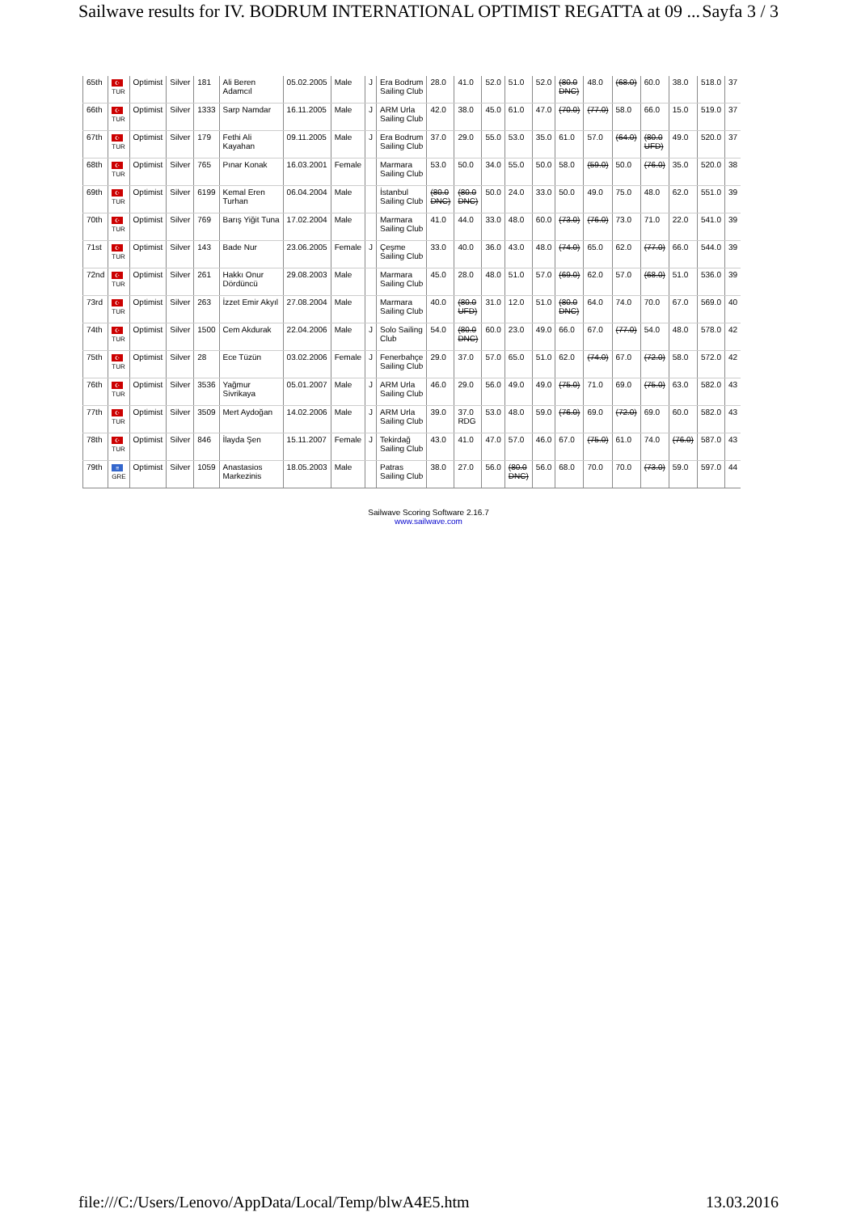Sailwave results for IV. BODRUM INTERNATIONAL OPTIMIST REGATTA at 09 ... Sayfa 3 / 3
| 65th | ☪ TUR | Optimist | Silver | 181 | Ali Beren Adamcıl | 05.02.2005 | Male | J | Era Bodrum Sailing Club | 28.0 | 41.0 | 52.0 | 51.0 | 52.0 | (80.0 DNC) | 48.0 | (68.0) | 60.0 | 38.0 | 518.0 | 37 |
| 66th | ☪ TUR | Optimist | Silver | 1333 | Sarp Namdar | 16.11.2005 | Male | J | ARM Urla Sailing Club | 42.0 | 38.0 | 45.0 | 61.0 | 47.0 | (70.0) | (77.0) | 58.0 | 66.0 | 15.0 | 519.0 | 37 |
| 67th | ☪ TUR | Optimist | Silver | 179 | Fethi Ali Kayahan | 09.11.2005 | Male | J | Era Bodrum Sailing Club | 37.0 | 29.0 | 55.0 | 53.0 | 35.0 | 61.0 | 57.0 | (64.0) | (80.0 UFD) | 49.0 | 520.0 | 37 |
| 68th | ☪ TUR | Optimist | Silver | 765 | Pınar Konak | 16.03.2001 | Female | | Marmara Sailing Club | 53.0 | 50.0 | 34.0 | 55.0 | 50.0 | 58.0 | (59.0) | 50.0 | (76.0) | 35.0 | 520.0 | 38 |
| 69th | ☪ TUR | Optimist | Silver | 6199 | Kemal Eren Turhan | 06.04.2004 | Male | | İstanbul Sailing Club | (80.0 DNC) | (80.0 DNC) | 50.0 | 24.0 | 33.0 | 50.0 | 49.0 | 75.0 | 48.0 | 62.0 | 551.0 | 39 |
| 70th | ☪ TUR | Optimist | Silver | 769 | Barış Yiğit Tuna | 17.02.2004 | Male | | Marmara Sailing Club | 41.0 | 44.0 | 33.0 | 48.0 | 60.0 | (73.0) | (76.0) | 73.0 | 71.0 | 22.0 | 541.0 | 39 |
| 71st | ☪ TUR | Optimist | Silver | 143 | Bade Nur | 23.06.2005 | Female | J | Çeşme Sailing Club | 33.0 | 40.0 | 36.0 | 43.0 | 48.0 | (74.0) | 65.0 | 62.0 | (77.0) | 66.0 | 544.0 | 39 |
| 72nd | ☪ TUR | Optimist | Silver | 261 | Hakkı Onur Dördüncü | 29.08.2003 | Male | | Marmara Sailing Club | 45.0 | 28.0 | 48.0 | 51.0 | 57.0 | (69.0) | 62.0 | 57.0 | (68.0) | 51.0 | 536.0 | 39 |
| 73rd | ☪ TUR | Optimist | Silver | 263 | İzzet Emir Akyıl | 27.08.2004 | Male | | Marmara Sailing Club | 40.0 | (80.0 UFD) | 31.0 | 12.0 | 51.0 | (80.0 DNC) | 64.0 | 74.0 | 70.0 | 67.0 | 569.0 | 40 |
| 74th | ☪ TUR | Optimist | Silver | 1500 | Cem Akdurak | 22.04.2006 | Male | J | Solo Sailing Club | 54.0 | (80.0 DNC) | 60.0 | 23.0 | 49.0 | 66.0 | 67.0 | (77.0) | 54.0 | 48.0 | 578.0 | 42 |
| 75th | ☪ TUR | Optimist | Silver | 28 | Ece Tüzün | 03.02.2006 | Female | J | Fenerbahçe Sailing Club | 29.0 | 37.0 | 57.0 | 65.0 | 51.0 | 62.0 | (74.0) | 67.0 | (72.0) | 58.0 | 572.0 | 42 |
| 76th | ☪ TUR | Optimist | Silver | 3536 | Yağmur Sivrikaya | 05.01.2007 | Male | J | ARM Urla Sailing Club | 46.0 | 29.0 | 56.0 | 49.0 | 49.0 | (75.0) | 71.0 | 69.0 | (75.0) | 63.0 | 582.0 | 43 |
| 77th | ☪ TUR | Optimist | Silver | 3509 | Mert Aydoğan | 14.02.2006 | Male | J | ARM Urla Sailing Club | 39.0 | 37.0 RDG | 53.0 | 48.0 | 59.0 | (76.0) | 69.0 | (72.0) | 69.0 | 60.0 | 582.0 | 43 |
| 78th | ☪ TUR | Optimist | Silver | 846 | İlayda Şen | 15.11.2007 | Female | J | Tekirdağ Sailing Club | 43.0 | 41.0 | 47.0 | 57.0 | 46.0 | 67.0 | (75.0) | 61.0 | 74.0 | (76.0) | 587.0 | 43 |
| 79th | ≡ GRE | Optimist | Silver | 1059 | Anastasios Markezinis | 18.05.2003 | Male | | Patras Sailing Club | 38.0 | 27.0 | 56.0 | (80.0 DNC) | 56.0 | 68.0 | 70.0 | 70.0 | (73.0) | 59.0 | 597.0 | 44 |
Sailwave Scoring Software 2.16.7
www.sailwave.com
file:///C:/Users/Lenovo/AppData/Local/Temp/blwA4E5.htm 13.03.2016